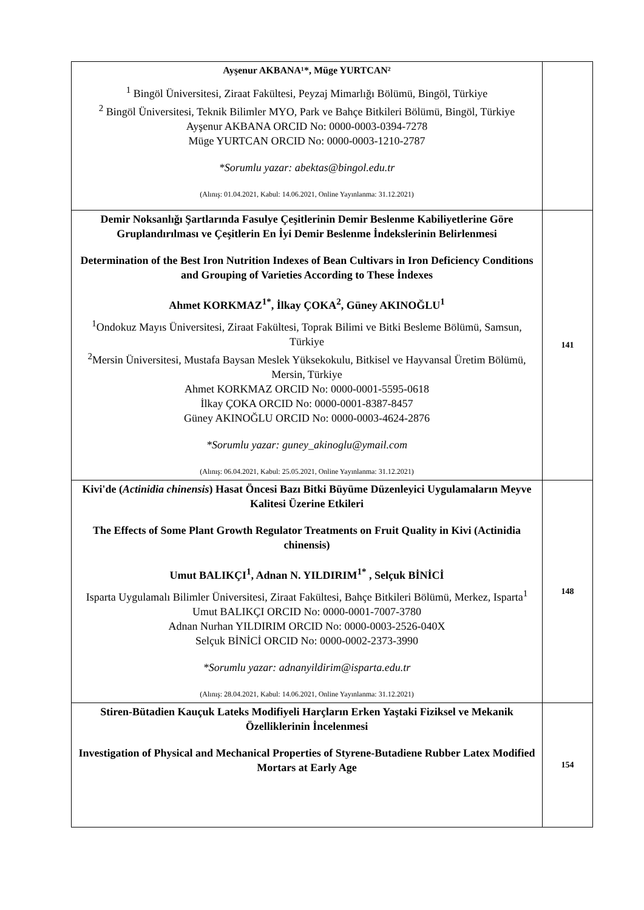| Ayşenur AKBANA¹*, Müge YURTCAN² <sup>1</sup> Bingöl Üniversitesi, Ziraat Fakültesi, Peyzaj Mimarlığı Bölümü, Bingöl, Türkiye <sup>2</sup> Bingöl Üniversitesi, Teknik Bilimler MYO, Park ve Bahçe Bitkileri Bölümü, Bingöl, Türkiye Ayşenur AKBANA ORCID No: 0000-0003-0394-7278 Müge YURTCAN ORCID No: 0000-0003-1210-2787 *Sorumlu yazar: abektas@bingol.edu.tr (Alınış: 01.04.2021, Kabul: 14.06.2021, Online Yayınlanma: 31.12.2021) | |
| Demir Noksanlığı Şartlarında Fasulye Çeşitlerinin Demir Beslenme Kabiliyetlerine Göre Gruplandırılması ve Çeşitlerin En İyi Demir Beslenme İndekslerinin Belirlenmesi Determination of the Best Iron Nutrition Indexes of Bean Cultivars in Iron Deficiency Conditions and Grouping of Varieties According to These İndexes Ahmet KORKMAZ<sup>1*</sup>, İlkay ÇOKA<sup>2</sup>, Güney AKINOĞLU<sup>1</sup> <sup>1</sup> Ondokuz Mayıs Üniversitesi, Ziraat Fakültesi, Toprak Bilimi ve Bitki Besleme Bölümü, Samsun, Türkiye <sup>2</sup> Mersin Üniversitesi, Mustafa Baysan Meslek Yüksekokulu, Bitkisel ve Hayvansal Üretim Bölümü, Mersin, Türkiye Ahmet KORKMAZ ORCID No: 0000-0001-5595-0618 İlkay ÇOKA ORCID No: 0000-0001-8387-8457 Güney AKINOĞLU ORCID No: 0000-0003-4624-2876 *Sorumlu yazar: guney_akinoglu@ymail.com (Alınış: 06.04.2021, Kabul: 25.05.2021, Online Yayınlanma: 31.12.2021) | 141 |
| Kivi'de ( Actinidia chinensis ) Hasat Öncesi Bazı Bitki Büyüme Düzenleyici Uygulamaların Meyve Kalitesi Üzerine Etkileri The Effects of Some Plant Growth Regulator Treatments on Fruit Quality in Kivi (Actinidia chinensis) Umut BALIKÇI<sup>1</sup>, Adnan N. YILDIRIM<sup>1*</sup> , Selçuk BİNİCİ Isparta Uygulamalı Bilimler Üniversitesi, Ziraat Fakültesi, Bahçe Bitkileri Bölümü, Merkez, Isparta<sup>1</sup> Umut BALIKÇI ORCID No: 0000-0001-7007-3780 Adnan Nurhan YILDIRIM ORCID No: 0000-0003-2526-040X Selçuk BİNİCİ ORCID No: 0000-0002-2373-3990 *Sorumlu yazar: adnanyildirim@isparta.edu.tr (Alınış: 28.04.2021, Kabul: 14.06.2021, Online Yayınlanma: 31.12.2021) | 148 |
| Stiren-Bütadien Kauçuk Lateks Modifiyeli Harçların Erken Yaştaki Fiziksel ve Mekanik Özelliklerinin İncelenmesi Investigation of Physical and Mechanical Properties of Styrene-Butadiene Rubber Latex Modified Mortars at Early Age | 154 |